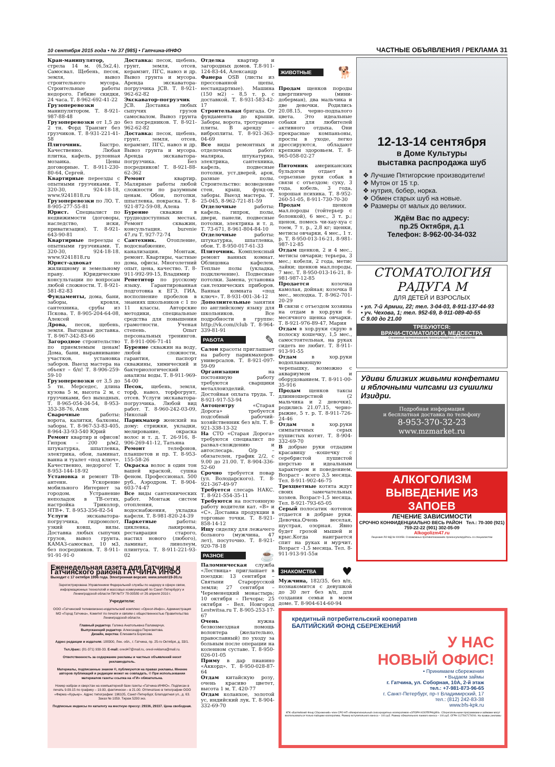10 сентября 2015 года • № 37 (985) • Гатчина-ИНФО
ЧАСТНЫЕ ОБЪЯВЛЕНИЯ / РЕКЛАМА 31
Кран-манипулятор, стрела 14 м. (6,5х2,4). Самосвал. Щебень, песок, земля, вывоз строительного мусора. Строительные работы недорого. Гибкие скидки, 24 часа. Т. 8-962-692-41-22
Грузоперевозки манипулятором. Т. 8-921-987-88-48
Грузоперевозки от 1,5 до 2 тн. Форд Транзит без грузчиков. Т. 8-931-221-41-58
Плиточник. Быстро. Качественно. Любая плитка, кафель, рулонная мозаика. Цены договорные. Т. 8-911-230-80-64, Сергей.
Квартирные переезды с опытными грузчиками. Т. 320-30, 924-18-18, www.9241818.ru
Грузоперевозки по ЛО. Т. 8-905-277-55-81
Юрист. Специалист по недвижимости (договоры, наследство, иски, приватизация). Т. 8-921-643-90-81
Квартирные переезды с опытными грузчиками. Т. 320-30, 924-18-18. www.9241818.ru
Юрист-адвокат по жилищному и земельному праву. Юридические консультации по вопросам любой сложности. Т. 8-921-581-82-83
Фундаменты, дома, бани, заборы, кровля, сантехника, срубы из Пскова. Т. 8-905-204-64-08, Алексей
Дрова, песок, щебень, земля. Выгодная доставка. Т. 8-967-342-83-66
Загородное строительство по приемлемым ценам! Дома, бани, выравнивание участков, установка заборов. Выезд мастера на объект – б/п! Т. 8-906-259-59-10
Грузоперевозки от 3,5 до 5 тн. Мерседес, длина кузова 5 м, высота 2 м, с грузчиками, без выходных. Т. 8-965-054-34-54, 8-953-353-38-76, Алик
Сварочные работы: ворота, калитки, балконы, заборы. Т. 8-967-53-83-405, 8-964-33-93-540 Юрий
Ремонт квартир и офисов! Гипрок – 200 р/м2, штукатурка, шпатлевка, электрика, обои, ламинат, ванна и туалет «под ключ». Качественно, недорого! Т. 8-953-144-18-92
Установка и ремонт ТВ-антенн. Ускорение мобильного Интернет за городом. Устранение неполадок в ТВ-сетях, настройка Триколор, НТВ+. Т. 8-953-356-82-54
Услуги экскаватора-погрузчика, гидромолот, узкий ковш, вилы. Доставка любых сыпучих грузов, вывоз грунта. КАМАЗ-самосвал, 10 м3, без посредников. Т. 8-911-91-91-91-0
Доставка: песок, щебень, грунт, земля, отсев, керамзит, ПГС, навоз и др. Вывоз грунта и мусора. Аренда экскаватора-погрузчика JCB. Т. 8-921-962-62-82
Экскаватор-погрузчик JCB. Доставка любых сыпучих грузов самосвалом. Вывоз грунта без посредников. Т. 8-921-962-62-82
Доставка: песок, щебень, грунт, земля, отсев, керамзит, ПГС, навоз и др. Вывоз грунта и мусора. Аренда экскаватора-погрузчика. Без посредников! Т. 8-921-88-62-362
Ремонт квартир. Малярные работы любой сложности по разумным ценам. Обои, потолки, шпатлевка, покраска. Т. 8-921-872-59-08, Алена
Бурение скважин в труднодоступных местах. Ремонт скважин, консультация. burenie 47.ru Т. 927-72-74
Сантехник. Отопление, водоснабжение, канализация. Монтаж, ремонт. Квартиры, частные дома, офисы. Многолетний опыт, цена, качество. Т. 8-911-992-99-15, Владимир
Репетитор по русскому языку. Гарантированная подготовка к ЕГЭ, ГИА, восполнение пробелов в знаниях школьников с 1 по 11 классы. Авторские методики, специальные средства для повышения грамотности. Ученая степень. Опыт персональных тренингов. Т. 8-911-006-71-41
Бурение скважин на воду, любой сложности, гарантия, паспорт скважины, химический и бактериологический анализы воды. Т. 8-911-969-54-00
Песок, щебень, земля, торф, навоз, торфогрунт, отсев. Услуги экскаватора-погрузчика. Любой вид работ. Т. 8-960-242-03-09, Николай
Парикмахер женский на дому: стрижки, укладки, мелирование, окраска волос и т. д. Т. 26-916, 8-906-269-41-12, Татьяна
Ремонт телефонов, планшетов и пр. Т. 8-953-155-58-26
Окраска волос в один тон вашей краской, сушка феном. Профессионал. 500 руб., Аэродром. Т. 8-904-603-74-47
Все виды сантехнических работ. Монтаж систем отопления, водоснабжения, укладка кафеля. Т. 8-981-820-24-39
Паркетные работы: циклевка, лакировка, реставрация старого, настил нового (любого), ламинат, линолеум, плинтуса. Т. 8-911-221-93-02
Отделка квартир и загородных домов. Т.8-911-124-83-44, Александр
Фанера OSB (листы из прессованной щепы, нестандартные). Машина (150 м2) – 8,5 т. р. с доставкой. Т. 8-931-583-42-17
Строительная бригада. От фундамента до крыши. Заборы, ворота, тротуарные плиты. В аренду – виброплиты. Т. 8-921-363-04-69
Все виды ремонтных и отделочных работ: малярка, штукатурка, электрика, сантехника, кафель, подвесные потолки, уст.дверей, арок, разные полы. Строительство: возведение стен, крыш, фунд-ов, заборы. Выезд мастера. Т. 25-045, 8-962-721-81-59
Отделочные работы: кафель, гипрок, полы, двери, панели, подвесные потолки, электрика и т. д. Т. 73-671, 8-961-804-84-10
Отделочные работы: штукатурка, шпатлевка, обои. Т. 8-950-017-61-33
Плиточник. Комплексный ремонт ванных комнат. Облицовка кафелем. Теплые полы (укладка, подключение). Подвесные потолки. Замена, установка сан.технических приборов. Ванная комната «под ключ». Т. 8-931-001-34-12
Дополнительные занятия по английскому языку для школьников. Все подробности в группе: http://vk.com//club Т. 8-964-339-81-91
РАБОТА ✎
Салон красоты приглашает на работу парикмахеров-универсалов. Т. 8-921-097-59-09
Организации на постоянную работу требуются сварщики металлоизделий. Достойная оплата труда. Т. 8-921-917-53-94
Автоцентру «Старая Дорога» требуется подсобный рабочий-хозяйственник без в/п. Т. 8-921-338-13-32
На СТО «Старая Дорога» требуются специалист по развал-схождению и автослесарь. О/р – обязателен, график 2/2, с 9.00 до 21.00. Т. 8-904-336-52-60
Срочно требуется повар (ул. Володарского). Т. 8-921-367-49-97
Требуется слесарь НАКС. Т. 8-921-554-35-11
Требуются на постоянную работу водители кат. «В» и «С». Доставка продукции в торговые точки. Т. 8-921-858-14-12
Ищу сиделку для лежачего больного (мужчина, 47 лет), посуточно. Т. 8-921-920-78-18
РАЗНОЕ ☕
Паломническая служба «Лествица» приглашает в поездки: 13 сентября – Святыни Старорусской земли; 27 сентября – Череменецкий монастырь; 10 октября – Печоры; 25 октября – Вел. Новгород Lestwitsa.ru Т. 8-905-253-17-67
Очень нужна безвозмездная помощь волонтера (желательно, православный) по уходу за больным после операции на коленном суставе. Т. 8-950-026-01-05
Приму в дар пианино «Аккорд». Т. 8-950-028-87-64
Отдам китайскую розу, очень красиво цветет, высота 1 м. Т. 420-77
Отдам коланхое, золотой ус, индийский лук. Т. 8-904-332-69-70
Еженедельная газета для Гатчины и Гатчинского района ГАТЧИНА ИНФО Выходит с 17 октября 1996 года. Электронная версия: www.smotri19-30.ru
Зарегистрирована Управлением Федеральной службы по надзору в сфере связи, информационных технологий и массовых коммуникаций по Санкт-Петербургу и Ленинградской области ПИ №ТУ 78-00580 от 26 апреля 2010 г.
Учредители:
ООО «Гатчинский телевизионно-издательский комплекс «Ореол-Инфо», Администрация МО «Город Гатчина», Комитет по печати и связям с общественностью Правительства Ленинградской области.
Главный редактор: Галина Анатольевна Паламарчук.
Выпускающий редактор: Александра Пересветова.
Дизайн, верстка: Елизавета Борисова.
Адрес редакции и издателя: 188300, Лен. обл., г. Гатчина, пр. 25-го Октября, д. 33/1.
Тел./факс: (81-371) 930-33. E-mail: oreol47@mail.ru, oreol-reklama@mail.ru.
Ответственность за содержание рекламы и частных объявлений несет рекламодатель.
Материалы, подписанные знаком ®, публикуются на правах рекламы. Мнение авторов публикаций и редакции может не совпадать. © При использовании материалов газеты ссылка на «ГИ» обязательна.
Номер набран и сверстан на компьютерной базе газеты «Гатчина-ИНФО». Подписан в печать 9.09.15 по графику – 19.00, фактически – в 21.00. Отпечатано в типографии ООО «Фирма «Курьер». Адрес типографии: 196105, Санкт-Петербург, Благодатная ул., д. 63. Заказ № 1059. Тираж 5200 экз.
Подписные индексы по каталогу на местную прессу: 29336, 29337. Цена свободная.
ЖИВОТНЫЕ 🐕
Продам щенков породы цвергпинчер (мини-доберман), два мальчика и две девочки. Родились 20.08.15, черно-подпалого цвета. Это идеальные собаки для любителей активного отдыха. Они прекрасные компаньоны, просты в уходе, легко дрессируются, обладают крепким здоровьем. Т. 8-965-058-02-27
Питомник американских бульдогов отдает в серьезные руки собак в связи с отъездом: суку, 3 года, кобель, 3 года, хорошая психика. Т. 8-952-260-51-05, 8-911-730-70-30
Продам щенков мал.породы (тойтерьер с болонкой), 6 мес., 3 т. р.; щенок, помесь чи-хау-хуа с тоем, 7 т. р., 2,8 кг; щенки, метисы овчарки, 4 мес., 1 т. р. Т. 8-950-013-16-21, 8-981-987-12-85
Отдам щенков, 2 и 4 мес., метисы овчарки; терьера, 3 мес.; кобеля, 2 года, метис лайки; щенков мал.породы, 7 мес. Т. 8-950-013-16-21, 8-981-987-12-85
Продается козочка камолая, дойная; козочка 8 мес., молодка. Т. 8-962-701-20-29
В связи с отъездом хозяина на отдам в хор.руки 6-месячного щенка овчарки. Т. 8-921-976-89-47, Мария
Отдам в хор.руки скрую в полоску кошечку, 1,5 мес., самостоятельная, на руках сидеть не любит. Т. 8-911-913-91-55
Отдам в хор.руки водоплавающую черепашку, возможно с аквариумом и оборудованием. Т. 8-911-00-35-916
Продам щенков таксы длинношерстной (2 мальчика и 2 девочки), родились 21.07.15, черно-рыжие, 5 т. р. Т. 8-911-726-24-46
Отдам в хор.руки симпатичных серых пушистых котят. Т. 8-904-332-69-70
В добрые руки отдадим красавицу -кошечку с серебристой пушистой шерстью и идеальным характером и поведением. Возраст - всего 3,5 месяца. Тел. 8-911-902-46-75
Трехцветные котята ждут своих замечательных хозяев. Возраст-1,5 месяца. Тел. 8-921-793-65-05
Серый полосатик -котенок отдается в добрые руки. Девочка.Очень веселая, шустрая, озорная. Явно будет грозой мышей и крыс.Когда наиграется спит на руках и мурчит. Возраст -1,5 месяца. Тел. 8-911-913-91-55я
ЗНАКОМСТВА ♥
Мужчина, 182/35, без в/п, познакомится с девушкой до 30 лет без в/п, для создания семьи в моем доме. Т. 8-904-614-60-94
12-13-14 сентября
в Доме Культуры
выставка распродажа шуб
❖ Лучшие Пятигорские производители!
❖ Мутон от 15 т.р.
❖ нутрия, бобер, норка.
❖ Обмен старых шуб на новые.
❖ Размеры от малых до великих.
Ждём Вас по адресу:
пр.25 Октября, д.1
Телефон: 8-962-00-34-032
СТОМАТОЛОГИЯ
РАДУГА М
ДЛЯ ДЕТЕЙ И ВЗРОСЛЫХ
• ул. 7-й Армии, 22; тел. 3-04-03, 8-911-137-44-93
• уч. Чехова, 1; тел. 952-69, 8-911-089-40-55
С 9.00 до 21.00
ТРЕБУЮТСЯ:
ВРАЧИ-СТОМАТОЛОГИ, МЕДСЕСТРА
О возможных противопоказаниях проконсультируйтесь со специалистом
Удиви близких живыми конфетами и яблочными чипсами из сушилки Изидри.
Подробная информация
и бесплатная доставка по телефону
8-953-370-32-23
www.mzmarket.ru
АЛКОГОЛИЗМ
ВЫВЕДЕНИЕ ИЗ
ЗАПОЕВ
ЛЕЧЕНИЕ ЗАВИСИМОСТИ
СРОЧНО КОНФИДЕНЦИАЛЬНО ВЕСЬ РАЙОН Тел.: 70-300 (921) 759-22-22 (901) 302-05-09
Alkogolizm47.ru
Лицензия ЛО МД № 000058. О возможных противопоказаниях проконсультируйтесь со специалистом
кредитный потребительский кооператив
БАЛТИЙСКИЙ ФОНД СБЕРЕЖЕНИЙ
У НАС
НОВЫЙ ОФИС!
• Принимаем сбережения
• Выдаем займы
г. Гатчина, ул. Соборная, 10А, 2-й этаж
тел.: +7-981-873-96-65
г. Санкт-Петербург, пр-т Владимирский, 17
тел.: (812) 242-83-38
www.bfs-kpk.ru
КПК «Балтийский Фонд Сбережений» член СРО НП «Межрегиональный союз кредитных кооперативов «ОПОРА КООПЕРАЦИИ». Сберегательными программами и займами могут воспользоваться только пайщики кооператива. Размер вступительного взноса – 100 руб. Размер обязательного паевого взноса – 100 руб. ОГРН 1127847179206. На правах рекламы